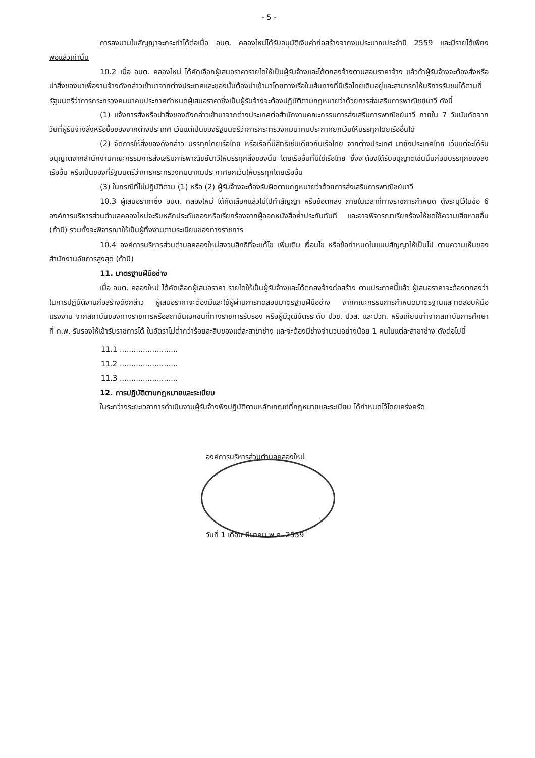- 5 -
การลงนามในสัญญาจะกระทำได้ต่อเมื่อ อบต. คลองใหม่ได้รับอนุมัติเงินค่าก่อสร้างจากงบประมาณประจำปี 2559 และมีรายได้เพียงพอแล้วเท่านั้น
10.2 เมื่อ อบต. คลองใหม่ ได้คัดเลือกผู้เสนอราคารายใดให้เป็นผู้รับจ้างและได้ตกลงจ้างตามสอบราคาจ้าง แล้วถ้าผู้รับจ้างจะต้องสั่งหรือนำสิ่งของมาเพื่องานจ้างดังกล่าวเข้ามาจากต่างประเทศและของนั้นต้องนำเข้ามาโดยทางเรือในเส้นทางที่มีเรือไทยเดินอยู่และสามารถให้บริการรับขนได้ตามที่รัฐมนตรีว่าการกระทรวงคมนาคมประกาศกำหนดผู้เสนอราคาซึ่งเป็นผู้รับจ้างจะต้องปฏิบัติตามกฎหมายว่าด้วยการส่งเสริมการพาณิชย์นาวี ดังนี้
(1) แจ้งการสั่งหรือนำสิ่งของดังกล่าวเข้ามาจากต่างประเทศต่อสำนักงานคณะกรรมการส่งเสริมการพาณิชย์นาวี ภายใน 7 วันนับถัดจากวันที่ผู้รับจ้างสั่งหรือซื้อของจากต่างประเทศ เว้นแต่เป็นของรัฐมนตรีว่าการกระทรวงคมนาคมประกาศยกเว้นให้บรรทุกโดยเรืออื่นได้
(2) จัดการให้สิ่งของดังกล่าว บรรทุกโดยเรือไทย หรือเรือที่มีสิทธิเช่นเดียวกับเรือไทย จากต่างประเทศ มายังประเทศไทย เว้นแต่จะได้รับอนุญาตจากสำนักงานคณะกรรมการส่งเสริมการพาณิชย์นาวีให้บรรทุกสิ่งของนั้น โดยเรืออื่นที่มิใช่เรือไทย ซึ่งจะต้องได้รับอนุญาตเช่นนั้นก่อนบรรทุกของลงเรืออื่น หรือเป็นของที่รัฐมนตรีว่าการกระทรวงคมนาคมประกาศยกเว้นให้บรรทุกโดยเรืออื่น
(3) ในกรณีที่ไม่ปฏิบัติตาม (1) หรือ (2) ผู้รับจ้างจะต้องรับผิดตามกฎหมายว่าด้วยการส่งเสริมการพาณิชย์นาวี
10.3 ผู้เสนอราคาซึ่ง อบต. คลองใหม่ ได้คัดเลือกแล้วไม่ไปทำสัญญา หรือข้อตกลง ภายในเวลาที่ทางราชการกำหนด ดังระบุไว้ในข้อ 6 องค์การบริหารส่วนตำบลคลองใหม่จะริบหลักประกันซองหรือเรียกร้องจากผู้ออกหนังสือค้ำประกันทันที และอาจพิจารณาเรียกร้องให้ชดใช้ความเสียหายอื่น (ถ้ามี) รวมทั้งจะพิจารณาให้เป็นผู้ทิ้งงานตามระเบียบของทางราชการ
10.4 องค์การบริหารส่วนตำบลคลองใหม่สงวนสิทธิที่จะแก้ไข เพิ่มเติม เงื่อนไข หรือข้อกำหนดในแบบสัญญาให้เป็นไป ตามความเห็นของสำนักงานอัยการสูงสุด (ถ้ามี)
11. มาตรฐานฝีมือช่าง
เมื่อ อบต. คลองใหม่ ได้คัดเลือกผู้เสนอราคา รายใดให้เป็นผู้รับจ้างและได้ตกลงจ้างก่อสร้าง ตามประกาศนี้แล้ว ผู้เสนอราคาจะต้องตกลงว่า ในการปฏิบัติงานก่อสร้างดังกล่าว ผู้เสนอราคาจะต้องมีและใช้ผู้ผ่านการทดสอบมาตรฐานฝีมือช่าง จากคณะกรรมการกำหนดมาตรฐานและทดสอบฝีมือแรงงาน จากสถาบันของทางราชการหรือสถาบันเอกชนที่ทางราชการรับรอง หรือผู้มีวุฒิบัตรระดับ ปวช. ปวส. และปวท. หรือเทียบเท่าจากสถาบันการศึกษาที่ ก.พ. รับรองให้เข้ารับราชการได้ ในอัตราไม่ต่ำกว่าร้อยละสิบของแต่ละสาขาช่าง และจะต้องมีช่างจำนวนอย่างน้อย 1 คนในแต่ละสาขาช่าง ดังต่อไปนี้
11.1 .........................
11.2 .........................
11.3 .........................
12. การปฏิบัติตามกฎหมายและระเบียบ
ในระกว่างระยะเวลาการดำเนินงานผู้รับจ้างพึงปฏิบัติตามหลักเกณฑ์ที่กฎหมายและระเบียบ ได้กำหนดไว้โดยเคร่งครัด
องค์การบริหารส่วนตำบลคลองใหม่
วันที่ 1 เดือน มีนาคม พ.ศ. 2559